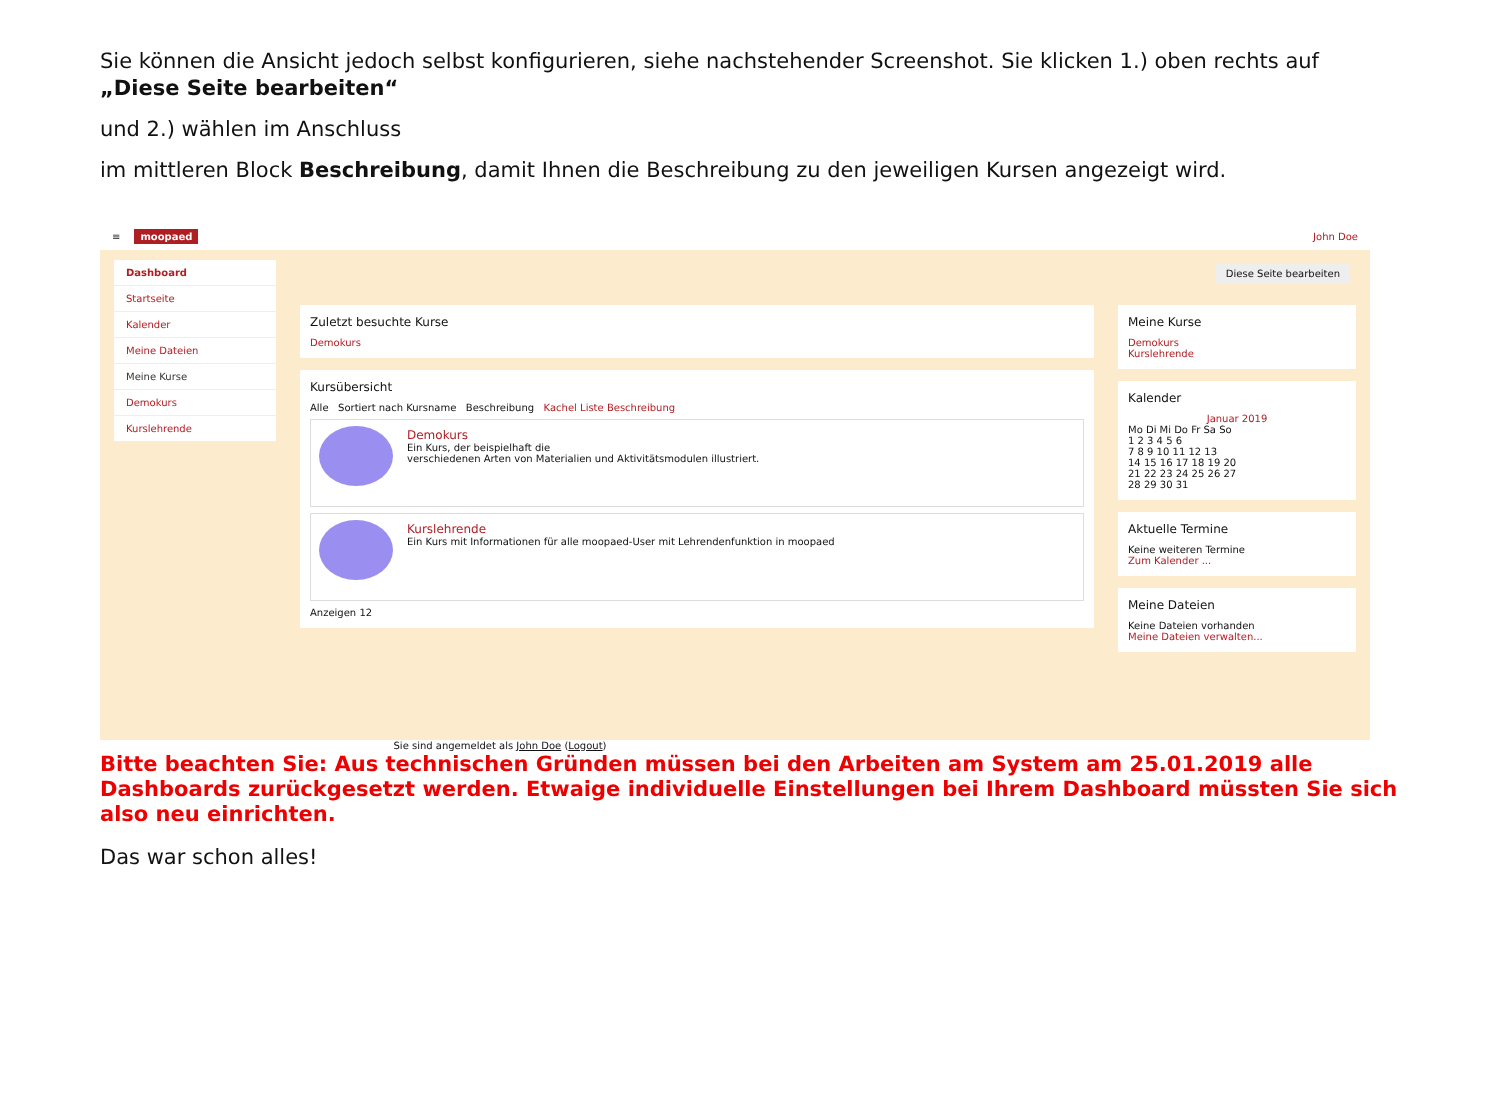Sie können die Ansicht jedoch selbst konfigurieren, siehe nachstehender Screenshot. Sie klicken 1.) oben rechts auf „Diese Seite bearbeiten“
und 2.) wählen im Anschluss
im mittleren Block Beschreibung, damit Ihnen die Beschreibung zu den jeweiligen Kursen angezeigt wird.
≡ moopaed John Doe
Dashboard
Startseite
Kalender
Meine Dateien
Meine Kurse
Demokurs
Kurslehrende
Zuletzt besuchte Kurse
Demokurs
Kursübersicht
Alle Sortiert nach Kursname Beschreibung Kachel Liste Beschreibung
Demokurs
Ein Kurs, der beispielhaft die
verschiedenen Arten von Materialien und Aktivitätsmodulen illustriert.
Kurslehrende
Ein Kurs mit Informationen für alle moopaed-User mit Lehrendenfunktion in moopaed
Anzeigen 12
Meine Kurse
Demokurs
Kurslehrende
Kalender
Januar 2019
Mo Di Mi Do Fr Sa So
1 2 3 4 5 6
7 8 9 10 11 12 13
14 15 16 17 18 19 20
21 22 23 24 25 26 27
28 29 30 31
Aktuelle Termine
Keine weiteren Termine
Zum Kalender ...
Meine Dateien
Keine Dateien vorhanden
Meine Dateien verwalten...
Diese Seite bearbeiten
Sie sind angemeldet als John Doe (Logout)
Bitte beachten Sie: Aus technischen Gründen müssen bei den Arbeiten am System am 25.01.2019 alle Dashboards zurückgesetzt werden. Etwaige individuelle Einstellungen bei Ihrem Dashboard müssten Sie sich also neu einrichten.
Das war schon alles!